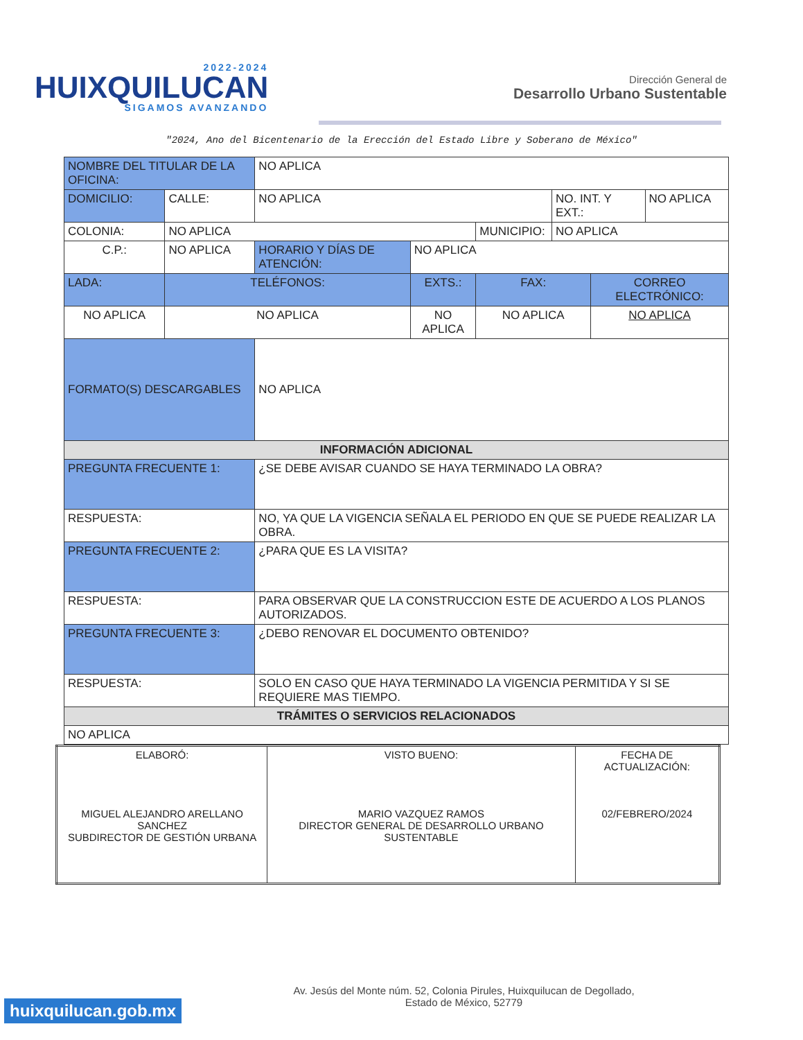2022-2024
HUIXQUILUCAN
SIGAMOS AVANZANDO
Dirección General de
Desarrollo Urbano Sustentable
"2024, Ano del Bicentenario de la Erección del Estado Libre y Soberano de México"
| NOMBRE DEL TITULAR DE LA OFICINA: | | NO APLICA | | | | | |
| DOMICILIO: | CALLE: | NO APLICA | | | NO. INT. Y EXT.: | | NO APLICA |
| COLONIA: | NO APLICA | | | MUNICIPIO: | NO APLICA | | |
| C.P.: | NO APLICA | HORARIO Y DÍAS DE ATENCIÓN: | NO APLICA | | | | |
| LADA: | TELÉFONOS: | | EXTS.: | FAX: | | CORREO ELECTRÓNICO: | |
| NO APLICA | NO APLICA | | NO APLICA | NO APLICA | | NO APLICA | |
| FORMATO(S) DESCARGABLES | | NO APLICA | | | | | |
| INFORMACIÓN ADICIONAL | | | | | | | |
| PREGUNTA FRECUENTE 1: | | ¿SE DEBE AVISAR CUANDO SE HAYA TERMINADO LA OBRA? | | | | | |
| RESPUESTA: | | NO, YA QUE LA VIGENCIA SEÑALA EL PERIODO EN QUE SE PUEDE REALIZAR LA OBRA. | | | | | |
| PREGUNTA FRECUENTE 2: | | ¿PARA QUE ES LA VISITA? | | | | | |
| RESPUESTA: | | PARA OBSERVAR QUE LA CONSTRUCCION ESTE DE ACUERDO A LOS PLANOS AUTORIZADOS. | | | | | |
| PREGUNTA FRECUENTE 3: | | ¿DEBO RENOVAR EL DOCUMENTO OBTENIDO? | | | | | |
| RESPUESTA: | | SOLO EN CASO QUE HAYA TERMINADO LA VIGENCIA PERMITIDA Y SI SE REQUIERE MAS TIEMPO. | | | | | |
| TRÁMITES O SERVICIOS RELACIONADOS | | | | | | | |
| NO APLICA | | | | | | | |
| ELABORÓ: MIGUEL ALEJANDRO ARELLANO SANCHEZ SUBDIRECTOR DE GESTIÓN URBANA | VISTO BUENO: MARIO VAZQUEZ RAMOS DIRECTOR GENERAL DE DESARROLLO URBANO SUSTENTABLE | FECHA DE ACTUALIZACIÓN: 02/FEBRERO/2024 |
huixquilucan.gob.mx
Av. Jesús del Monte núm. 52, Colonia Pirules, Huixquilucan de Degollado,
Estado de México, 52779